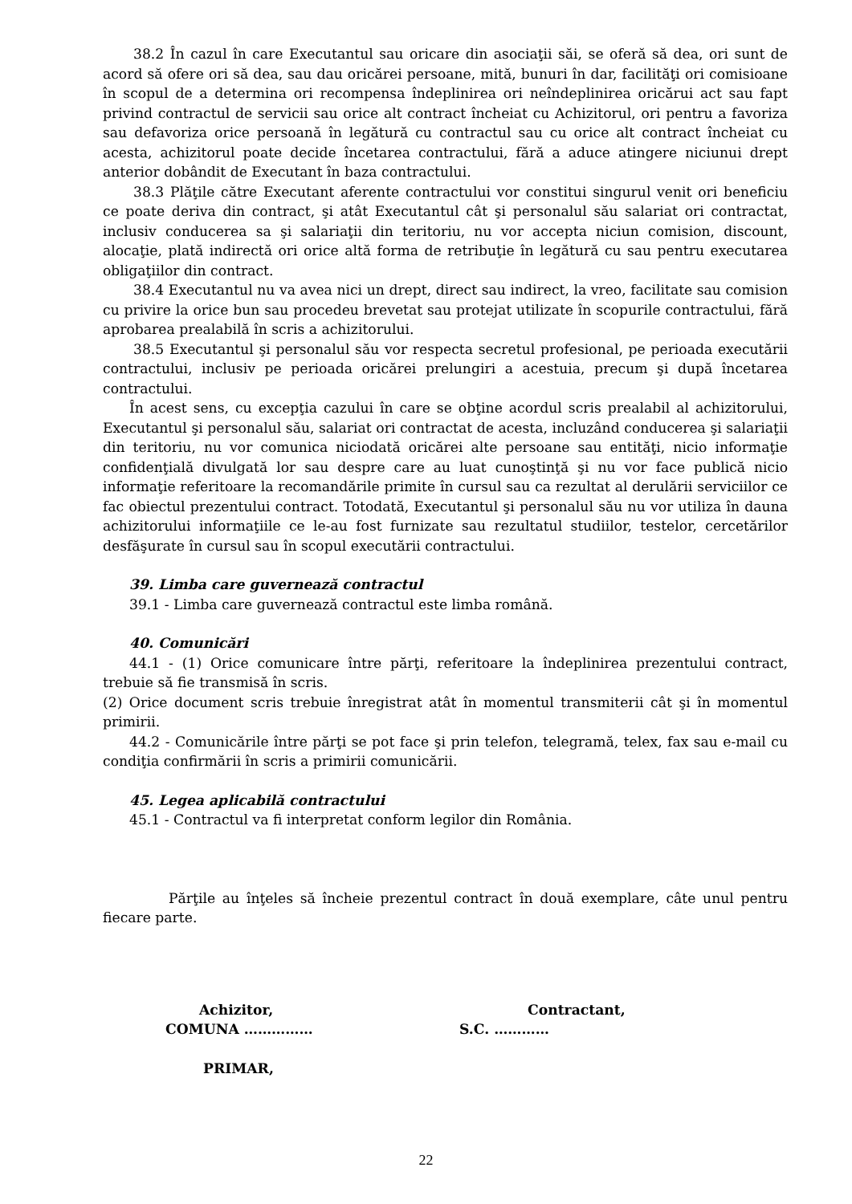38.2 În cazul în care Executantul sau oricare din asociaţii săi, se oferă să dea, ori sunt de acord să ofere ori să dea, sau dau oricărei persoane, mită, bunuri în dar, facilităţi ori comisioane în scopul de a determina ori recompensa îndeplinirea ori neîndeplinirea oricărui act sau fapt privind contractul de servicii sau orice alt contract încheiat cu Achizitorul, ori pentru a favoriza sau defavoriza orice persoană în legătură cu contractul sau cu orice alt contract încheiat cu acesta, achizitorul poate decide încetarea contractului, fără a aduce atingere niciunui drept anterior dobândit de Executant în baza contractului.
38.3 Plăţile către Executant aferente contractului vor constitui singurul venit ori beneficiu ce poate deriva din contract, şi atât Executantul cât şi personalul său salariat ori contractat, inclusiv conducerea sa şi salariaţii din teritoriu, nu vor accepta niciun comision, discount, alocaţie, plată indirectă ori orice altă forma de retribuţie în legătură cu sau pentru executarea obligaţiilor din contract.
38.4 Executantul nu va avea nici un drept, direct sau indirect, la vreo, facilitate sau comision cu privire la orice bun sau procedeu brevetat sau protejat utilizate în scopurile contractului, fără aprobarea prealabilă în scris a achizitorului.
38.5 Executantul şi personalul său vor respecta secretul profesional, pe perioada executării contractului, inclusiv pe perioada oricărei prelungiri a acestuia, precum şi după încetarea contractului.
În acest sens, cu excepţia cazului în care se obţine acordul scris prealabil al achizitorului, Executantul şi personalul său, salariat ori contractat de acesta, incluzând conducerea şi salariaţii din teritoriu, nu vor comunica niciodată oricărei alte persoane sau entităţi, nicio informaţie confidenţială divulgată lor sau despre care au luat cunoştinţă şi nu vor face publică nicio informaţie referitoare la recomandările primite în cursul sau ca rezultat al derulării serviciilor ce fac obiectul prezentului contract. Totodată, Executantul şi personalul său nu vor utiliza în dauna achizitorului informaţiile ce le-au fost furnizate sau rezultatul studiilor, testelor, cercetărilor desfăşurate în cursul sau în scopul executării contractului.
39. Limba care guvernează contractul
39.1 - Limba care guvernează contractul este limba română.
40. Comunicări
44.1 - (1) Orice comunicare între părţi, referitoare la îndeplinirea prezentului contract, trebuie să fie transmisă în scris.
(2) Orice document scris trebuie înregistrat atât în momentul transmiterii cât şi în momentul primirii.
44.2 - Comunicările între părţi se pot face şi prin telefon, telegramă, telex, fax sau e-mail cu condiţia confirmării în scris a primirii comunicării.
45. Legea aplicabilă contractului
45.1 - Contractul va fi interpretat conform legilor din România.
Părţile au înţeles să încheie prezentul contract în două exemplare, câte unul pentru fiecare parte.
Achizitor,
COMUNA ……………
PRIMAR,
Contractant,
S.C. …………
22